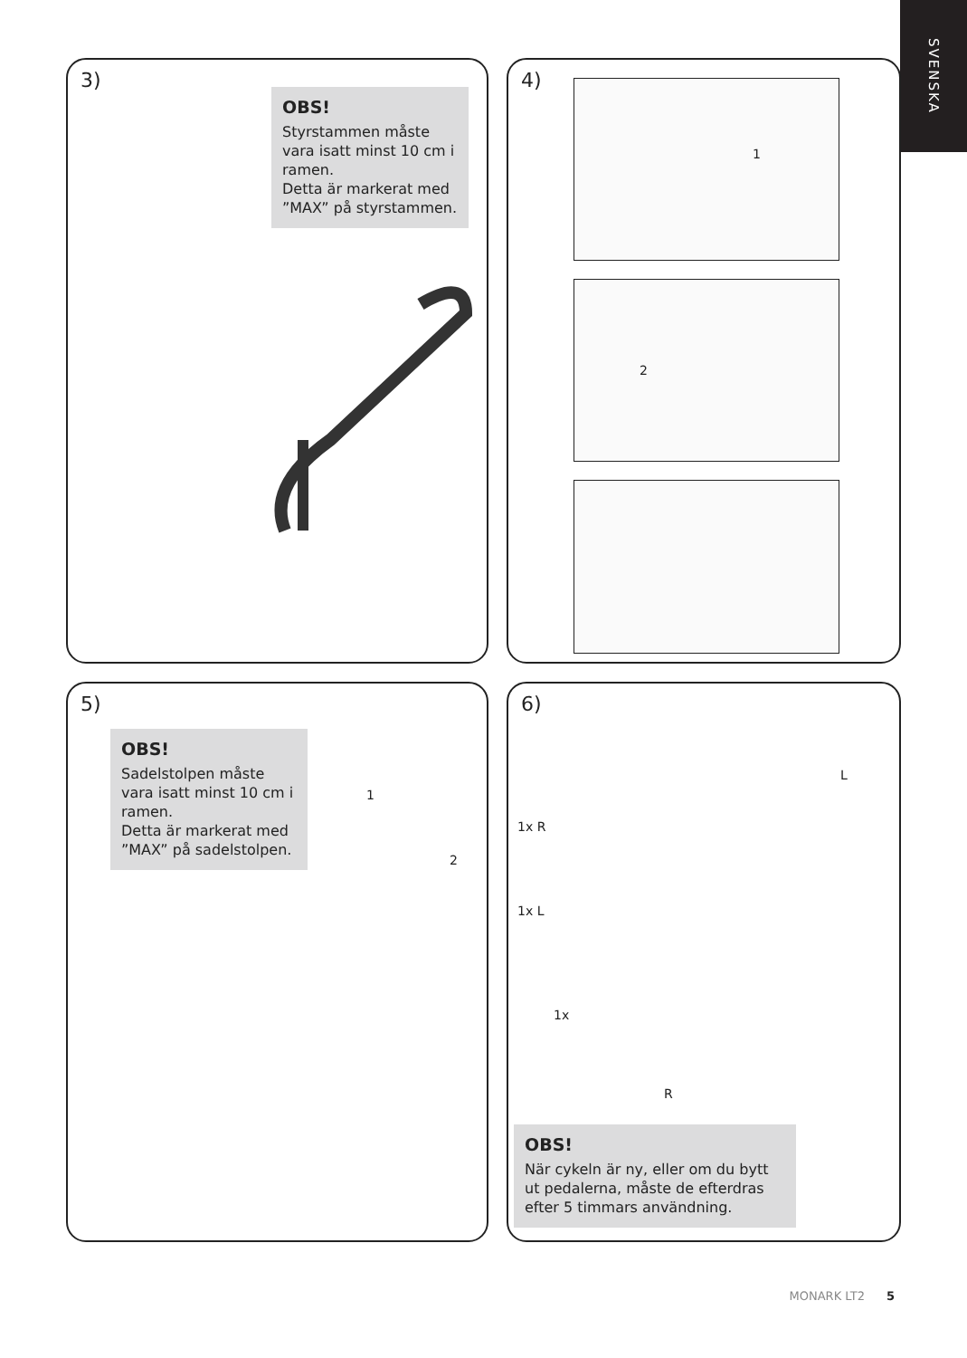SVENSKA
3)
OBS!
Styrstammen måste vara isatt minst 10 cm i ramen.
Detta är markerat med ”MAX” på styrstammen.
4)
1
2
5)
OBS!
Sadelstolpen måste vara isatt minst 10 cm i ramen.
Detta är markerat med ”MAX” på sadelstolpen.
1
2
6)
1x R
1x L
1x
L
R
OBS!
När cykeln är ny, eller om du bytt ut pedalerna, måste de efterdras efter 5 timmars användning.
MONARK LT2 5